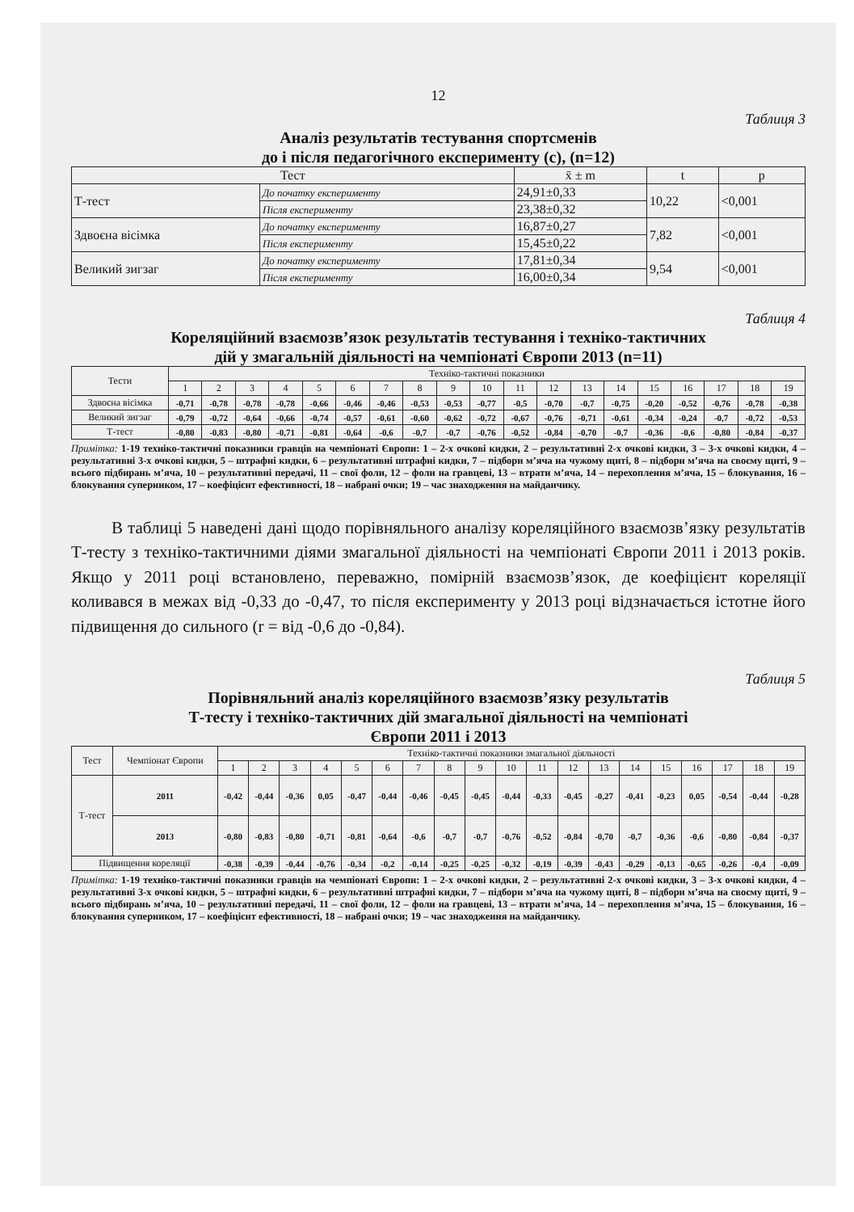12
Таблиця 3
Аналіз результатів тестування спортсменів
до і після педагогічного експерименту (с), (n=12)
| Тест | | x̄ ± m | t | p |
| --- | --- | --- | --- | --- |
| Т-тест | До початку експерименту | 24,91±0,33 | 10,22 | <0,001 |
| | Після експерименту | 23,38±0,32 | | |
| Здвоєна вісімка | До початку експерименту | 16,87±0,27 | 7,82 | <0,001 |
| | Після експерименту | 15,45±0,22 | | |
| Великий зигзаг | До початку експерименту | 17,81±0,34 | 9,54 | <0,001 |
| | Після експерименту | 16,00±0,34 | | |
Таблиця 4
Кореляційний взаємозв’язок результатів тестування і техніко-тактичних
дій у змагальній діяльності на чемпіонаті Європи 2013 (n=11)
| Тести | Техніко-тактичні показники | | | | | | | | | | | | | | | | | | |
| --- | --- | --- | --- | --- | --- | --- | --- | --- | --- | --- | --- | --- | --- | --- | --- | --- | --- | --- | --- |
| | 1 | 2 | 3 | 4 | 5 | 6 | 7 | 8 | 9 | 10 | 11 | 12 | 13 | 14 | 15 | 16 | 17 | 18 | 19 |
| Здвоєна вісімка | -0,71 | -0,78 | -0,78 | -0,78 | -0,66 | -0,46 | -0,46 | -0,53 | -0,53 | -0,77 | -0,5 | -0,70 | -0,7 | -0,75 | -0,20 | -0,52 | -0,76 | -0,78 | -0,38 |
| Великий зигзаг | -0,79 | -0,72 | -0,64 | -0,66 | -0,74 | -0,57 | -0,61 | -0,60 | -0,62 | -0,72 | -0,67 | -0,76 | -0,71 | -0,61 | -0,34 | -0,24 | -0,7 | -0,72 | -0,53 |
| Т-тест | -0,80 | -0,83 | -0,80 | -0,71 | -0,81 | -0,64 | -0,6 | -0,7 | -0,7 | -0,76 | -0,52 | -0,84 | -0,70 | -0,7 | -0,36 | -0,6 | -0,80 | -0,84 | -0,37 |
Примітка: 1-19 техніко-тактичні показники гравців на чемпіонаті Європи: 1 – 2-х очкові кидки, 2 – результативні 2-х очкові кидки, 3 – 3-х очкові кидки, 4 – результативні 3-х очкові кидки, 5 – штрафні кидки, 6 – результативні штрафні кидки, 7 – підбори м’яча на чужому щиті, 8 – підбори м’яча на своєму щиті, 9 – всього підбирань м’яча, 10 – результативні передачі, 11 – свої фоли, 12 – фоли на гравцеві, 13 – втрати м’яча, 14 – перехоплення м’яча, 15 – блокування, 16 – блокування суперником, 17 – коефіцієнт ефективності, 18 – набрані очки; 19 – час знаходження на майданчику.
В таблиці 5 наведені дані щодо порівняльного аналізу кореляційного взаємозв’язку результатів Т-тесту з техніко-тактичними діями змагальної діяльності на чемпіонаті Європи 2011 і 2013 років. Якщо у 2011 році встановлено, переважно, помірній взаємозв’язок, де коефіцієнт кореляції коливався в межах від -0,33 до -0,47, то після експерименту у 2013 році відзначається істотне його підвищення до сильного (r = від -0,6 до -0,84).
Таблиця 5
Порівняльний аналіз кореляційного взаємозв’язку результатів
Т-тесту і техніко-тактичних дій змагальної діяльності на чемпіонаті
Європи 2011 і 2013
| Тест | Чемпіонат Європи | Техніко-тактичні показники змагальної діяльності | | | | | | | | | | | | | | | | | | |
| --- | --- | --- | --- | --- | --- | --- | --- | --- | --- | --- | --- | --- | --- | --- | --- | --- | --- | --- | --- | --- |
| | | 1 | 2 | 3 | 4 | 5 | 6 | 7 | 8 | 9 | 10 | 11 | 12 | 13 | 14 | 15 | 16 | 17 | 18 | 19 |
| Т-тест | 2011 | -0,42 | -0,44 | -0,36 | 0,05 | -0,47 | -0,44 | -0,46 | -0,45 | -0,45 | -0,44 | -0,33 | -0,45 | -0,27 | -0,41 | -0,23 | 0,05 | -0,54 | -0,44 | -0,28 |
| | 2013 | -0,80 | -0,83 | -0,80 | -0,71 | -0,81 | -0,64 | -0,6 | -0,7 | -0,7 | -0,76 | -0,52 | -0,84 | -0,70 | -0,7 | -0,36 | -0,6 | -0,80 | -0,84 | -0,37 |
| Підвищення кореляції | | -0,38 | -0,39 | -0,44 | -0,76 | -0,34 | -0,2 | -0,14 | -0,25 | -0,25 | -0,32 | -0,19 | -0,39 | -0,43 | -0,29 | -0,13 | -0,65 | -0,26 | -0,4 | -0,09 |
Примітка: 1-19 техніко-тактичні показники гравців на чемпіонаті Європи: 1 – 2-х очкові кидки, 2 – результативні 2-х очкові кидки, 3 – 3-х очкові кидки, 4 – результативні 3-х очкові кидки, 5 – штрафні кидки, 6 – результативні штрафні кидки, 7 – підбори м’яча на чужому щиті, 8 – підбори м’яча на своєму щиті, 9 – всього підбирань м’яча, 10 – результативні передачі, 11 – свої фоли, 12 – фоли на гравцеві, 13 – втрати м’яча, 14 – перехоплення м’яча, 15 – блокування, 16 – блокування суперником, 17 – коефіцієнт ефективності, 18 – набрані очки; 19 – час знаходження на майданчику.